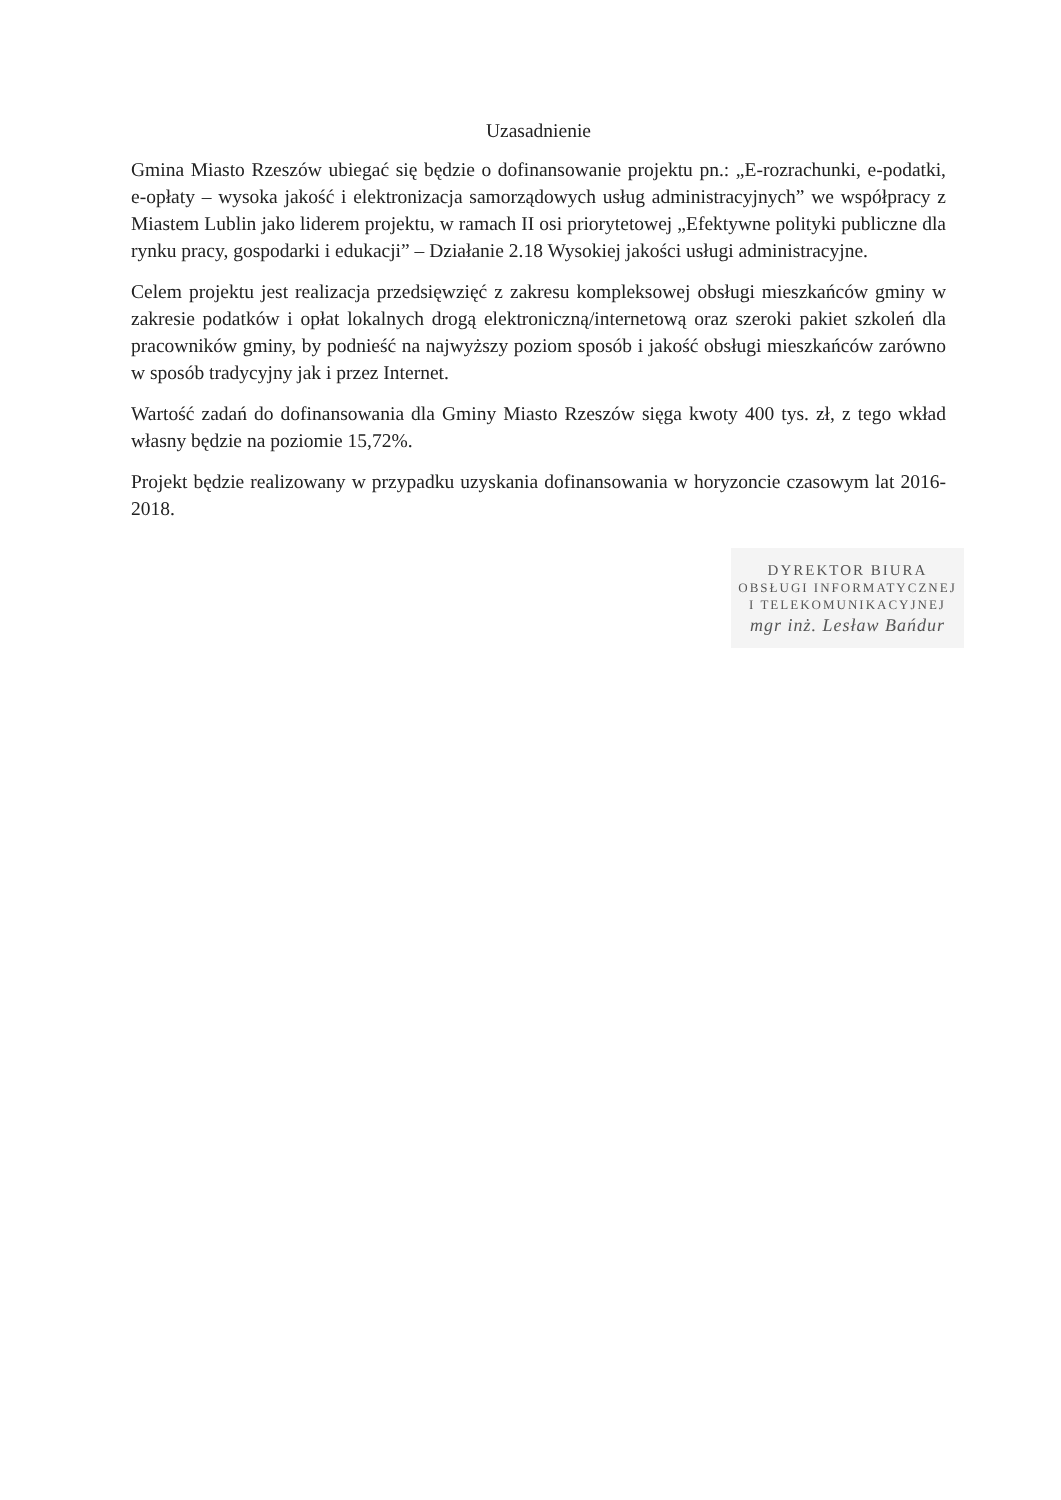Uzasadnienie
Gmina Miasto Rzeszów ubiegać się będzie o dofinansowanie projektu pn.: „E-rozrachunki, e-podatki, e-opłaty – wysoka jakość i elektronizacja samorządowych usług administracyjnych” we współpracy z Miastem Lublin jako liderem projektu, w ramach II osi priorytetowej „Efektywne polityki publiczne dla rynku pracy, gospodarki i edukacji” – Działanie 2.18 Wysokiej jakości usługi administracyjne.
Celem projektu jest realizacja przedsięwzięć z zakresu kompleksowej obsługi mieszkańców gminy w zakresie podatków i opłat lokalnych drogą elektroniczną/internetową oraz szeroki pakiet szkoleń dla pracowników gminy, by podnieść na najwyższy poziom sposób i jakość obsługi mieszkańców zarówno w sposób tradycyjny jak i przez Internet.
Wartość zadań do dofinansowania dla Gminy Miasto Rzeszów sięga kwoty 400 tys. zł, z tego wkład własny będzie na poziomie 15,72%.
Projekt będzie realizowany w przypadku uzyskania dofinansowania w horyzoncie czasowym lat 2016-2018.
DYREKTOR BIURA
OBSŁUGI INFORMATYCZNEJ
I TELEKOMUNIKACYJNEJ
mgr inż. Lesław Bańdur